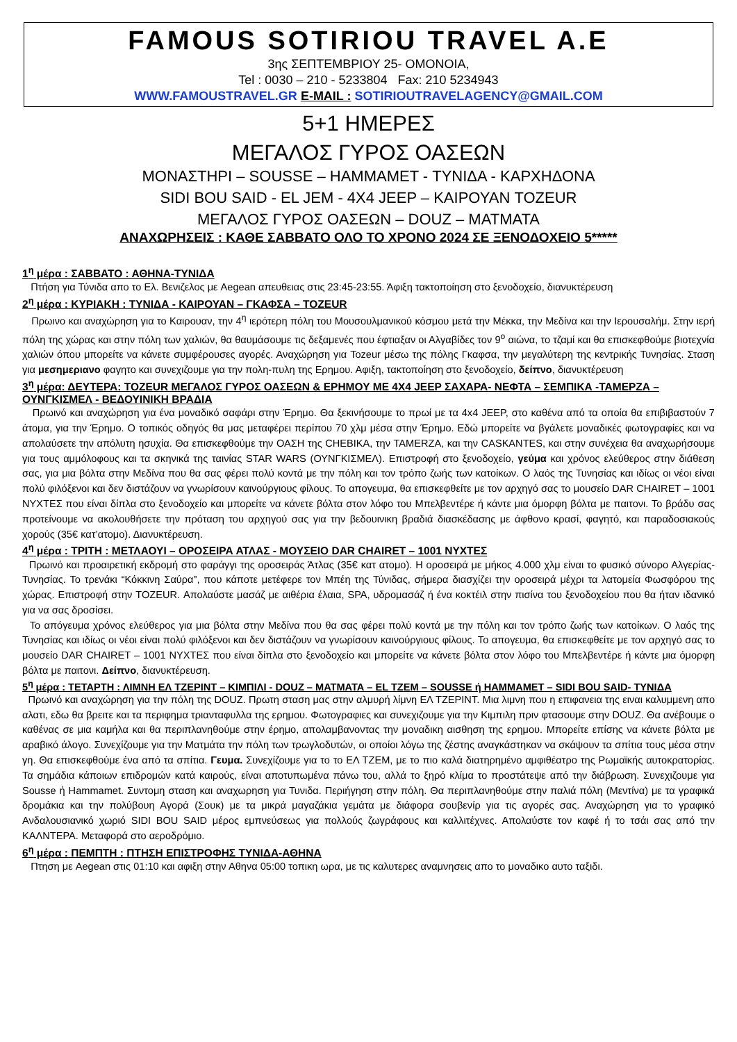FAMOUS SOTIRIOU TRAVEL A.E
3ης ΣΕΠΤΕΜΒΡΙΟΥ 25- ΟΜΟΝΟΙΑ,
Tel : 0030 – 210 - 5233804 Fax: 210 5234943
WWW.FAMOUSTRAVEL.GR E-MAIL : SOTIRIOUTRAVELAGENCY@GMAIL.COM
5+1 ΗΜΕΡΕΣ
ΜΕΓΑΛΟΣ ΓΥΡΟΣ ΟΑΣΕΩΝ
ΜΟΝΑΣΤΗΡΙ – SOUSSE – HAMMAMET - ΤΥΝΙΔΑ - ΚΑΡΧΗΔΟΝΑ
SIDI BOU SAID - EL JEM - 4X4 JEEP – ΚΑΙΡΟΥΑΝ TOZEUR
ΜΕΓΑΛΟΣ ΓΥΡΟΣ ΟΑΣΕΩΝ – DOUZ – ΜΑΤΜΑΤΑ
ΑΝΑΧΩΡΗΣΕΙΣ : ΚΑΘΕ ΣΑΒΒΑΤΟ ΟΛΟ ΤΟ ΧΡΟΝΟ 2024 ΣΕ ΞΕΝΟΔΟΧΕΙΟ 5*****
1<sup>η</sup> μέρα : ΣΑΒΒΑΤΟ : ΑΘΗΝΑ-ΤΥΝΙΔΑ
Πτήση για Τύνιδα απο το Ελ. Βενιζελος με Aegean απευθειας στις 23:45-23:55. Άφιξη τακτοποίηση στο ξενοδοχείο, διανυκτέρευση
2<sup>η</sup> μέρα : ΚΥΡΙΑΚΗ : ΤΥΝΙΔΑ - ΚΑΙΡΟΥΑΝ – ΓΚΑΦΣΑ – TOZEUR
Πρωινο και αναχώρηση για το Καιρουαν, την 4<sup>η</sup> ιερότερη πόλη του Μουσουλμανικού κόσμου μετά την Μέκκα, την Μεδίνα και την Ιερουσαλήμ. Στην ιερή πόλη της χώρας και στην πόλη των χαλιών, θα θαυμάσουμε τις δεξαμενές που έφτιαξαν οι Αλγαβίδες τον 9<sup>ο</sup> αιώνα, το τζαμί και θα επισκεφθούμε βιοτεχνία χαλιών όπου μπορείτε να κάνετε συμφέρουσες αγορές. Αναχώρηση για Tozeur μέσω της πόλης Γκαφσα, την μεγαλύτερη της κεντρικής Τυνησίας. Σταση για μεσημεριανο φαγητο και συνεχιζουμε για την πολη-πυλη της Ερημου. Αφιξη, τακτοποίηση στο ξενοδοχείο, δείπνο, διανυκτέρευση
3<sup>η</sup> μέρα: ΔΕΥΤΕΡΑ: TOZEUR ΜΕΓΑΛΟΣ ΓΥΡΟΣ ΟΑΣΕΩΝ & ΕΡΗΜΟΥ ΜΕ 4Χ4 JEEP ΣΑΧΑΡΑ- ΝΕΦΤΑ – ΣΕΜΠΙΚΑ -ΤΑΜΕΡΖΑ – ΟΥΝΓΚΙΣΜΕΛ - ΒΕΔΟΥΙΝΙΚΗ ΒΡΑΔΙΑ
Πρωινό και αναχώρηση για ένα μοναδικό σαφάρι στην Έρημο. Θα ξεκινήσουμε το πρωί με τα 4x4 JEEP, στο καθένα από τα οποία θα επιβιβαστούν 7 άτομα, για την Έρημο. Ο τοπικός οδηγός θα μας μεταφέρει περίπου 70 χλμ μέσα στην Έρημο. Εδώ μπορείτε να βγάλετε μοναδικές φωτογραφίες και να απολαύσετε την απόλυτη ησυχία. Θα επισκεφθούμε την ΟΑΣΗ της CHEBIKA, την TAMERZA, και την CASKANTES, και στην συνέχεια θα αναχωρήσουμε για τους αμμόλοφους και τα σκηνικά της ταινίας STAR WARS (ΟΥΝΓΚΙΣΜΕΛ). Επιστροφή στο ξενοδοχείο, γεύμα και χρόνος ελεύθερος στην διάθεση σας, για μια βόλτα στην Μεδίνα που θα σας φέρει πολύ κοντά με την πόλη και τον τρόπο ζωής των κατοίκων. Ο λαός της Τυνησίας και ιδίως οι νέοι είναι πολύ φιλόξενοι και δεν διστάζουν να γνωρίσουν καινούργιους φίλους. Το απογευμα, θα επισκεφθείτε με τον αρχηγό σας το μουσείο DAR CHAIRET – 1001 ΝΥΧΤΕΣ που είναι δίπλα στο ξενοδοχείο και μπορείτε να κάνετε βόλτα στον λόφο του Μπελβεντέρε ή κάντε μια όμορφη βόλτα με παιτονι. Το βράδυ σας προτείνουμε να ακολουθήσετε την πρόταση του αρχηγού σας για την βεδουινικη βραδιά διασκέδασης με άφθονο κρασί, φαγητό, και παραδοσιακούς χορούς (35€ κατ’ατομο). Διανυκτέρευση.
4<sup>η</sup> μέρα : ΤΡΙΤΗ : ΜΕΤΛΑΟΥΙ – ΟΡΟΣΕΙΡΑ ΑΤΛΑΣ - ΜΟΥΣΕΙΟ DAR CHAIRET – 1001 ΝΥΧΤΕΣ
Πρωινό και προαιρετική εκδρομή στο φαράγγι της οροσειράς Άτλας (35€ κατ ατομο). Η οροσειρά με μήκος 4.000 χλμ είναι το φυσικό σύνορο Αλγερίας-Τυνησίας. Το τρενάκι “Κόκκινη Σαύρα”, που κάποτε μετέφερε τον Μπέη της Τύνιδας, σήμερα διασχίζει την οροσειρά μέχρι τα λατομεία Φωσφόρου της χώρας. Επιστροφή στην TOZEUR. Απολαύστε μασάζ με αιθέρια έλαια, SPA, υδρομασάζ ή ένα κοκτέιλ στην πισίνα του ξενοδοχείου που θα ήταν ιδανικό για να σας δροσίσει.
Το απόγευμα χρόνος ελεύθερος για μια βόλτα στην Μεδίνα που θα σας φέρει πολύ κοντά με την πόλη και τον τρόπο ζωής των κατοίκων. Ο λαός της Τυνησίας και ιδίως οι νέοι είναι πολύ φιλόξενοι και δεν διστάζουν να γνωρίσουν καινούργιους φίλους. Το απογευμα, θα επισκεφθείτε με τον αρχηγό σας το μουσείο DAR CHAIRET – 1001 ΝΥΧΤΕΣ που είναι δίπλα στο ξενοδοχείο και μπορείτε να κάνετε βόλτα στον λόφο του Μπελβεντέρε ή κάντε μια όμορφη βόλτα με παιτονι. Δείπνο, διανυκτέρευση.
5<sup>η</sup> μέρα : ΤΕΤΑΡΤΗ : ΛΙΜΝΗ ΕΛ ΤΖΕΡΙΝΤ – ΚΙΜΠΙΛΙ - DOUZ – ΜΑΤΜΑΤΑ – EL TZEM – SOUSSE ή HAMMAMET – SIDI BOU SAID- ΤΥΝΙΔΑ
Πρωινό και αναχώρηση για την πόλη της DOUZ. Πρωτη σταση μας στην αλμυρή λίμνη ΕΛ ΤΖΕΡΙΝΤ. Μια λιμνη που η επιφανεια της ειναι καλυμμενη απο αλατι, εδω θα βρειτε και τα περιφημα τριανταφυλλα της ερημου. Φωτογραφιες και συνεχιζουμε για την Κιμπιλη πριν φτασουμε στην DOUZ. Θα ανέβουμε ο καθένας σε μια καμήλα και θα περιπλανηθούμε στην έρημο, απολαμβανοντας την μοναδικη αισθηση της ερημου. Μπορείτε επίσης να κάνετε βόλτα με αραβικό άλογο. Συνεχίζουμε για την Ματμάτα την πόλη των τρωγλοδυτών, οι οποίοι λόγω της ζέστης αναγκάστηκαν να σκάψουν τα σπίτια τους μέσα στην γη. Θα επισκεφθούμε ένα από τα σπίτια. Γευμα. Συνεχίζουμε για το το ΕΛ ΤΖΕΜ, με το πιο καλά διατηρημένο αμφιθέατρο της Ρωμαϊκής αυτοκρατορίας. Τα σημάδια κάποιων επιδρομών κατά καιρούς, είναι αποτυπωμένα πάνω του, αλλά το ξηρό κλίμα το προστάτεψε από την διάβρωση. Συνεχιζουμε για Sousse ή Hammamet. Συντομη σταση και αναχωρηση για Τυνιδα. Περιήγηση στην πόλη. Θα περιπλανηθούμε στην παλιά πόλη (Μεντίνα) με τα γραφικά δρομάκια και την πολύβουη Αγορά (Σουκ) με τα μικρά μαγαζάκια γεμάτα με διάφορα σουβενίρ για τις αγορές σας. Αναχώρηση για το γραφικό Ανδαλουσιανικό χωριό SIDI BOU SAID μέρος εμπνεύσεως για πολλούς ζωγράφους και καλλιτέχνες. Απολαύστε τον καφέ ή το τσάι σας από την ΚΑΛΝΤΕΡΑ. Μεταφορά στο αεροδρόμιο.
6<sup>η</sup> μέρα : ΠΕΜΠΤΗ : ΠΤΗΣΗ ΕΠΙΣΤΡΟΦΗΣ ΤΥΝΙΔΑ-ΑΘΗΝΑ
Πτηση με Aegean στις 01:10 και αφιξη στην Αθηνα 05:00 τοπικη ωρα, με τις καλυτερες αναμνησεις απο το μοναδικο αυτο ταξιδι.